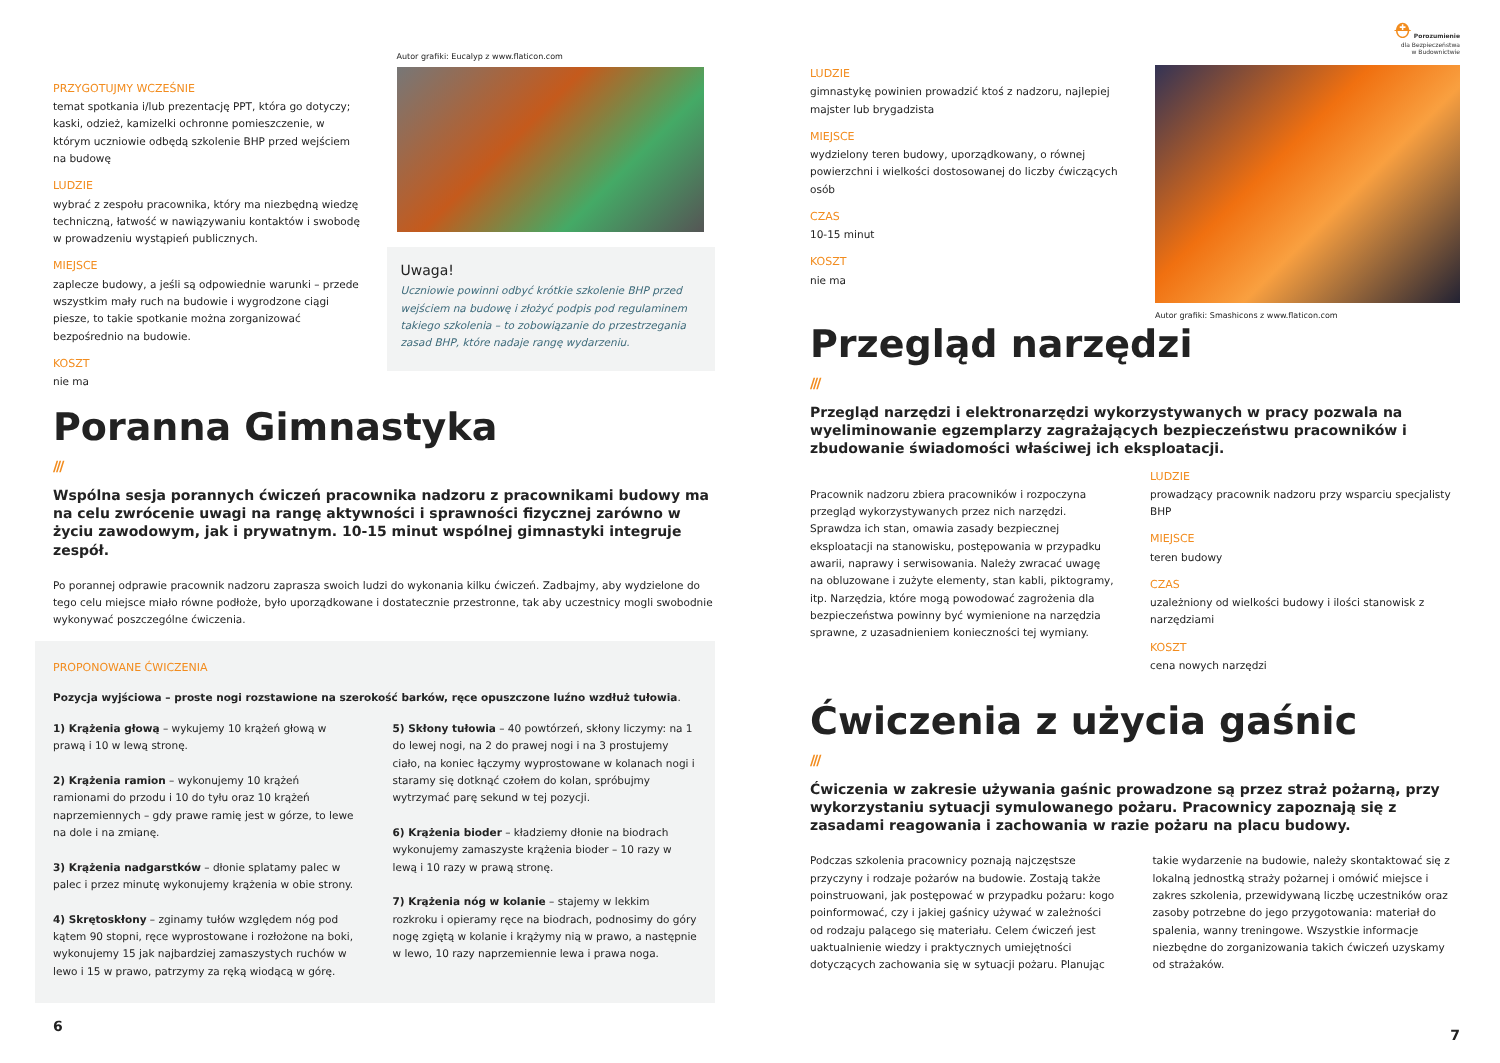PRZYGOTUJMY WCZEŚNIE
temat spotkania i/lub prezentację PPT, która go dotyczy; kaski, odzież, kamizelki ochronne pomieszczenie, w którym uczniowie odbędą szkolenie BHP przed wejściem na budowę
LUDZIE
wybrać z zespołu pracownika, który ma niezbędną wiedzę techniczną, łatwość w nawiązywaniu kontaktów i swobodę w prowadzeniu wystąpień publicznych.
MIEJSCE
zaplecze budowy, a jeśli są odpowiednie warunki – przede wszystkim mały ruch na budowie i wygrodzone ciągi piesze, to takie spotkanie można zorganizować bezpośrednio na budowie.
KOSZT
nie ma
Autor grafiki: Eucalyp z www.flaticon.com
Uwaga!
Uczniowie powinni odbyć krótkie szkolenie BHP przed wejściem na budowę i złożyć podpis pod regulaminem takiego szkolenia – to zobowiązanie do przestrzegania zasad BHP, które nadaje rangę wydarzeniu.
Poranna Gimnastyka
///
Wspólna sesja porannych ćwiczeń pracownika nadzoru z pracownikami budowy ma na celu zwrócenie uwagi na rangę aktywności i sprawności fizycznej zarówno w życiu zawodowym, jak i prywatnym. 10-15 minut wspólnej gimnastyki integruje zespół.
Po porannej odprawie pracownik nadzoru zaprasza swoich ludzi do wykonania kilku ćwiczeń. Zadbajmy, aby wydzielone do tego celu miejsce miało równe podłoże, było uporządkowane i dostatecznie przestronne, tak aby uczestnicy mogli swobodnie wykonywać poszczególne ćwiczenia.
PROPONOWANE ĆWICZENIA
Pozycja wyjściowa – proste nogi rozstawione na szerokość barków, ręce opuszczone luźno wzdłuż tułowia.
1) Krążenia głową – wykujemy 10 krążeń głową w prawą i 10 w lewą stronę.
2) Krążenia ramion – wykonujemy 10 krążeń ramionami do przodu i 10 do tyłu oraz 10 krążeń naprzemiennych – gdy prawe ramię jest w górze, to lewe na dole i na zmianę.
3) Krążenia nadgarstków – dłonie splatamy palec w palec i przez minutę wykonujemy krążenia w obie strony.
4) Skrętoskłony – zginamy tułów względem nóg pod kątem 90 stopni, ręce wyprostowane i rozłożone na boki, wykonujemy 15 jak najbardziej zamaszystych ruchów w lewo i 15 w prawo, patrzymy za ręką wiodącą w górę.
5) Skłony tułowia – 40 powtórzeń, skłony liczymy: na 1 do lewej nogi, na 2 do prawej nogi i na 3 prostujemy ciało, na koniec łączymy wyprostowane w kolanach nogi i staramy się dotknąć czołem do kolan, spróbujmy wytrzymać parę sekund w tej pozycji.
6) Krążenia bioder – kładziemy dłonie na biodrach wykonujemy zamaszyste krążenia bioder – 10 razy w lewą i 10 razy w prawą stronę.
7) Krążenia nóg w kolanie – stajemy w lekkim rozkroku i opieramy ręce na biodrach, podnosimy do góry nogę zgiętą w kolanie i krążymy nią w prawo, a następnie w lewo, 10 razy naprzemiennie lewa i prawa noga.
6
⛑ Porozumienie
dla Bezpieczeństwa
w Budownictwie
LUDZIE
gimnastykę powinien prowadzić ktoś z nadzoru, najlepiej majster lub brygadzista
MIEJSCE
wydzielony teren budowy, uporządkowany, o równej powierzchni i wielkości dostosowanej do liczby ćwiczących osób
CZAS
10-15 minut
KOSZT
nie ma
Autor grafiki: Smashicons z www.flaticon.com
Przegląd narzędzi
///
Przegląd narzędzi i elektronarzędzi wykorzystywanych w pracy pozwala na wyeliminowanie egzemplarzy zagrażających bezpieczeństwu pracowników i zbudowanie świadomości właściwej ich eksploatacji.
Pracownik nadzoru zbiera pracowników i rozpoczyna przegląd wykorzystywanych przez nich narzędzi. Sprawdza ich stan, omawia zasady bezpiecznej eksploatacji na stanowisku, postępowania w przypadku awarii, naprawy i serwisowania. Należy zwracać uwagę na obluzowane i zużyte elementy, stan kabli, piktogramy, itp. Narzędzia, które mogą powodować zagrożenia dla bezpieczeństwa powinny być wymienione na narzędzia sprawne, z uzasadnieniem konieczności tej wymiany.
LUDZIE
prowadzący pracownik nadzoru przy wsparciu specjalisty BHP
MIEJSCE
teren budowy
CZAS
uzależniony od wielkości budowy i ilości stanowisk z narzędziami
KOSZT
cena nowych narzędzi
Ćwiczenia z użycia gaśnic
///
Ćwiczenia w zakresie używania gaśnic prowadzone są przez straż pożarną, przy wykorzystaniu sytuacji symulowanego pożaru. Pracownicy zapoznają się z zasadami reagowania i zachowania w razie pożaru na placu budowy.
Podczas szkolenia pracownicy poznają najczęstsze przyczyny i rodzaje pożarów na budowie. Zostają także poinstruowani, jak postępować w przypadku pożaru: kogo poinformować, czy i jakiej gaśnicy używać w zależności od rodzaju palącego się materiału. Celem ćwiczeń jest uaktualnienie wiedzy i praktycznych umiejętności dotyczących zachowania się w sytuacji pożaru. Planując takie wydarzenie na budowie, należy skontaktować się z lokalną jednostką straży pożarnej i omówić miejsce i zakres szkolenia, przewidywaną liczbę uczestników oraz zasoby potrzebne do jego przygotowania: materiał do spalenia, wanny treningowe. Wszystkie informacje niezbędne do zorganizowania takich ćwiczeń uzyskamy od strażaków.
7